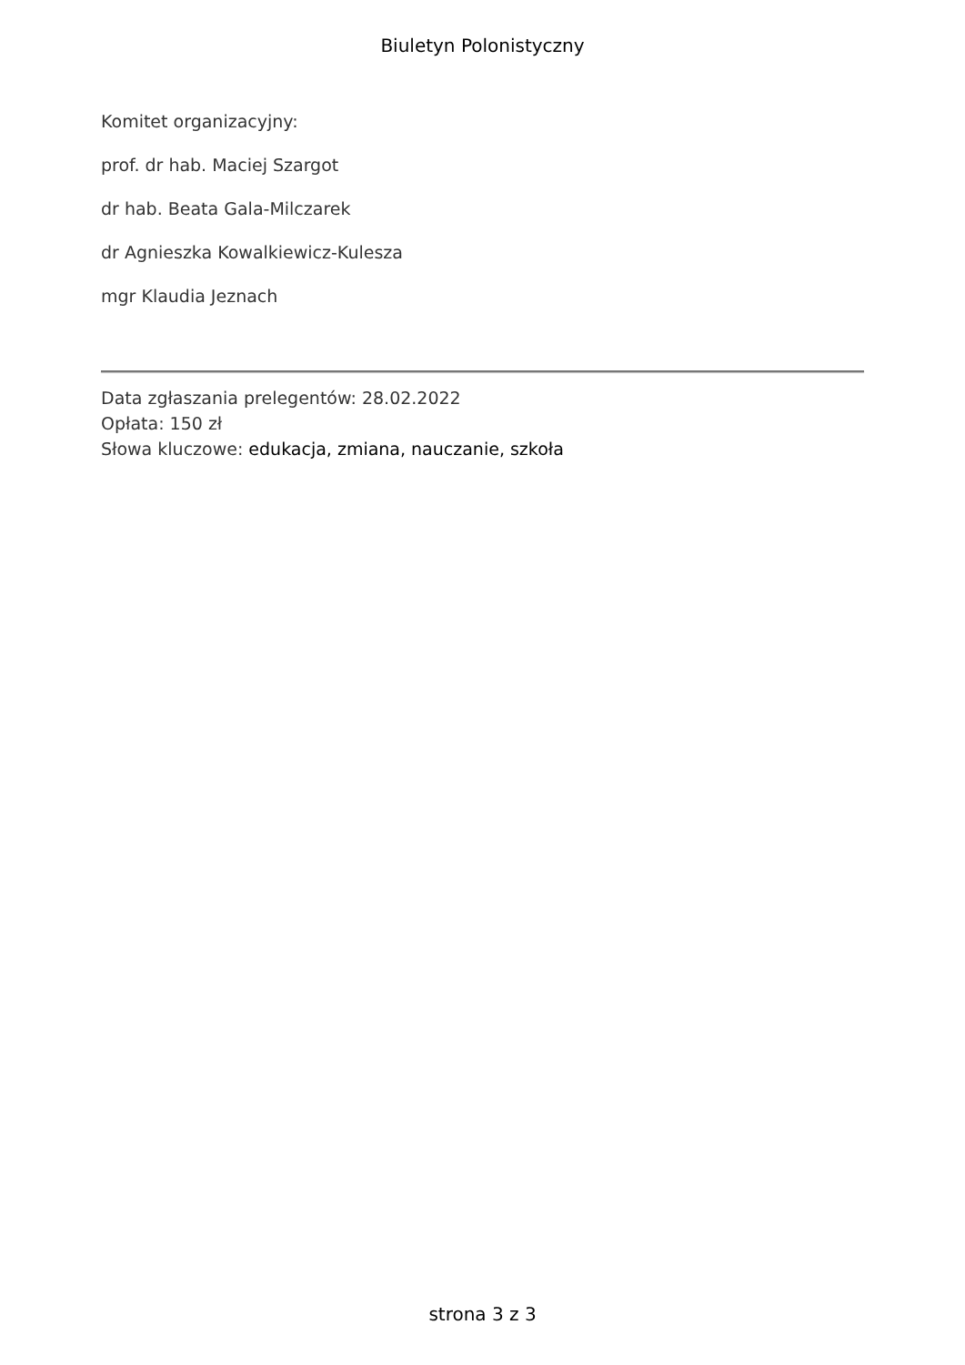Biuletyn Polonistyczny
Komitet organizacyjny:
prof. dr hab. Maciej Szargot
dr hab. Beata Gala-Milczarek
dr Agnieszka Kowalkiewicz-Kulesza
mgr Klaudia Jeznach
Data zgłaszania prelegentów: 28.02.2022
Opłata: 150 zł
Słowa kluczowe: edukacja, zmiana, nauczanie, szkoła
strona 3 z 3